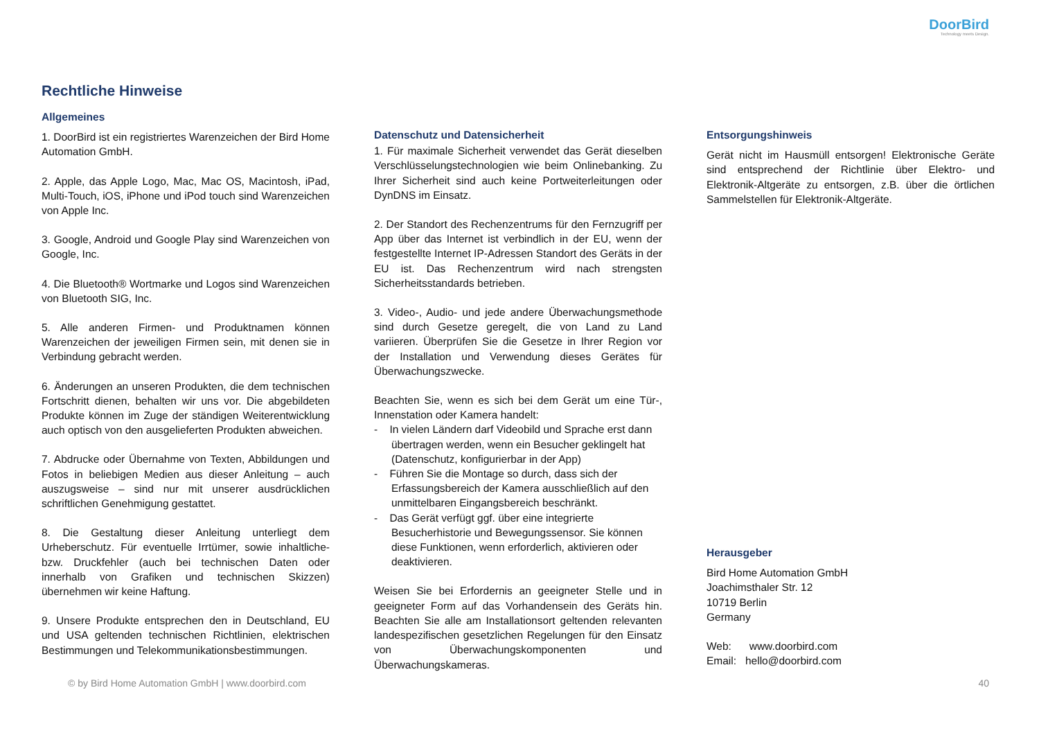DoorBird
Technology meets Design.
Rechtliche Hinweise
Allgemeines
1. DoorBird ist ein registriertes Warenzeichen der Bird Home Automation GmbH.
2. Apple, das Apple Logo, Mac, Mac OS, Macintosh, iPad, Multi-Touch, iOS, iPhone und iPod touch sind Warenzeichen von Apple Inc.
3. Google, Android und Google Play sind Warenzeichen von Google, Inc.
4. Die Bluetooth® Wortmarke und Logos sind Warenzeichen von Bluetooth SIG, Inc.
5. Alle anderen Firmen- und Produktnamen können Warenzeichen der jeweiligen Firmen sein, mit denen sie in Verbindung gebracht werden.
6. Änderungen an unseren Produkten, die dem technischen Fortschritt dienen, behalten wir uns vor. Die abgebildeten Produkte können im Zuge der ständigen Weiterentwicklung auch optisch von den ausgelieferten Produkten abweichen.
7. Abdrucke oder Übernahme von Texten, Abbildungen und Fotos in beliebigen Medien aus dieser Anleitung – auch auszugsweise – sind nur mit unserer ausdrücklichen schriftlichen Genehmigung gestattet.
8. Die Gestaltung dieser Anleitung unterliegt dem Urheberschutz. Für eventuelle Irrtümer, sowie inhaltliche- bzw. Druckfehler (auch bei technischen Daten oder innerhalb von Grafiken und technischen Skizzen) übernehmen wir keine Haftung.
9. Unsere Produkte entsprechen den in Deutschland, EU und USA geltenden technischen Richtlinien, elektrischen Bestimmungen und Telekommunikationsbestimmungen.
Datenschutz und Datensicherheit
1. Für maximale Sicherheit verwendet das Gerät dieselben Verschlüsselungstechnologien wie beim Onlinebanking. Zu Ihrer Sicherheit sind auch keine Portweiterleitungen oder DynDNS im Einsatz.
2. Der Standort des Rechenzentrums für den Fernzugriff per App über das Internet ist verbindlich in der EU, wenn der festgestellte Internet IP-Adressen Standort des Geräts in der EU ist. Das Rechenzentrum wird nach strengsten Sicherheitsstandards betrieben.
3. Video-, Audio- und jede andere Überwachungsmethode sind durch Gesetze geregelt, die von Land zu Land variieren. Überprüfen Sie die Gesetze in Ihrer Region vor der Installation und Verwendung dieses Gerätes für Überwachungszwecke.
Beachten Sie, wenn es sich bei dem Gerät um eine Tür-, Innenstation oder Kamera handelt:
- In vielen Ländern darf Videobild und Sprache erst dann übertragen werden, wenn ein Besucher geklingelt hat (Datenschutz, konfigurierbar in der App)
- Führen Sie die Montage so durch, dass sich der Erfassungsbereich der Kamera ausschließlich auf den unmittelbaren Eingangsbereich beschränkt.
- Das Gerät verfügt ggf. über eine integrierte Besucherhistorie und Bewegungssensor. Sie können diese Funktionen, wenn erforderlich, aktivieren oder deaktivieren.
Weisen Sie bei Erfordernis an geeigneter Stelle und in geeigneter Form auf das Vorhandensein des Geräts hin. Beachten Sie alle am Installationsort geltenden relevanten landespezifischen gesetzlichen Regelungen für den Einsatz von Überwachungskomponenten und Überwachungskameras.
Entsorgungshinweis
Gerät nicht im Hausmüll entsorgen! Elektronische Geräte sind entsprechend der Richtlinie über Elektro- und Elektronik-Altgeräte zu entsorgen, z.B. über die örtlichen Sammelstellen für Elektronik-Altgeräte.
Herausgeber
Bird Home Automation GmbH
Joachimsthaler Str. 12
10719 Berlin
Germany
Web: www.doorbird.com
Email: hello@doorbird.com
© by Bird Home Automation GmbH | www.doorbird.com 40